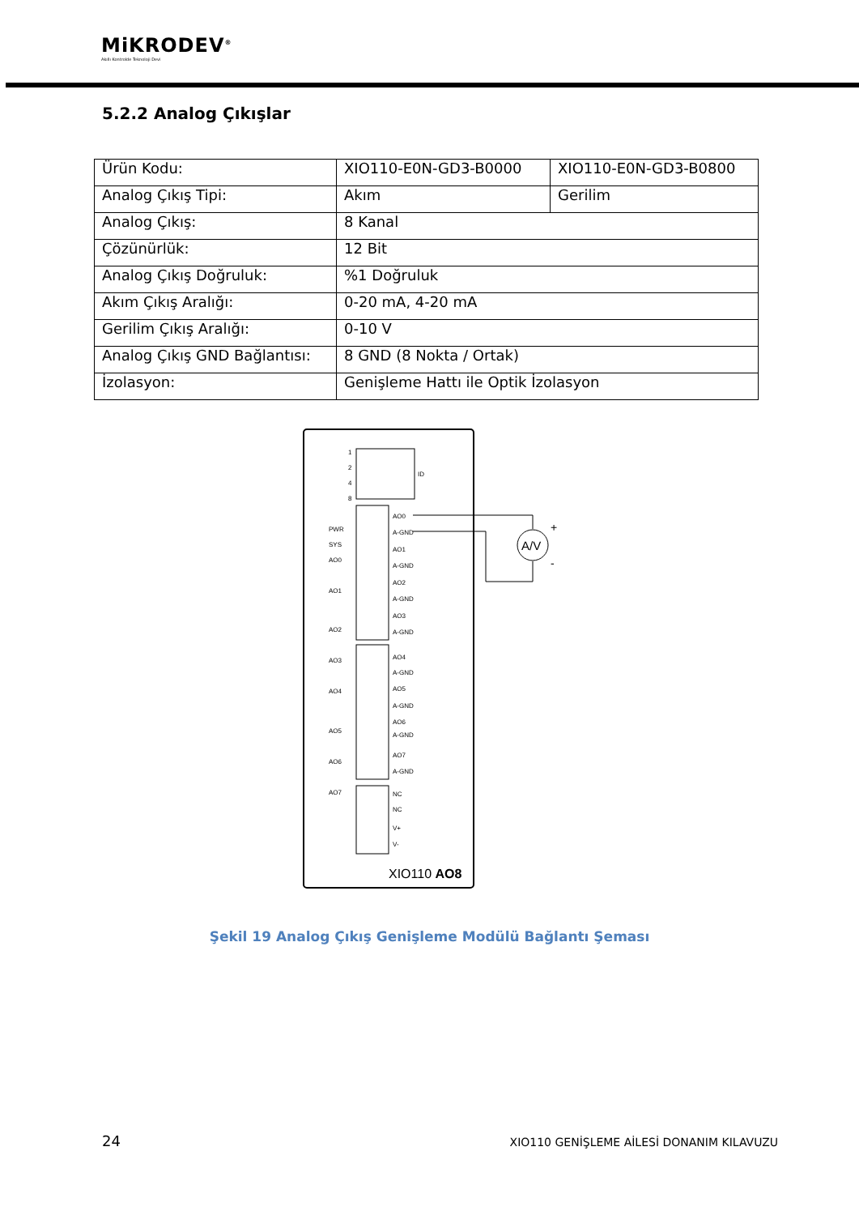MiKRODEV<sup>®</sup>
Akıllı Kontrolde Teknoloji Devi
5.2.2 Analog Çıkışlar
| Ürün Kodu: | XIO110-E0N-GD3-B0000 | XIO110-E0N-GD3-B0800 |
| Analog Çıkış Tipi: | Akım | Gerilim |
| Analog Çıkış: | 8 Kanal | |
| Çözünürlük: | 12 Bit | |
| Analog Çıkış Doğruluk: | %1 Doğruluk | |
| Akım Çıkış Aralığı: | 0-20 mA, 4-20 mA | |
| Gerilim Çıkış Aralığı: | 0-10 V | |
| Analog Çıkış GND Bağlantısı: | 8 GND (8 Nokta / Ortak) | |
| İzolasyon: | Genişleme Hattı ile Optik İzolasyon | |
1
2
4
8
ID
AO0
A-GND
AO1
A-GND
AO2
A-GND
AO3
A-GND
AO4
A-GND
AO5
A-GND
AO6
A-GND
AO7
A-GND
NC
NC
V+
V-
PWR
SYS
AO0
AO1
AO2
AO3
AO4
AO5
AO6
AO7
XIO110 AO8
A/V
+
-
Şekil 19 Analog Çıkış Genişleme Modülü Bağlantı Şeması
24
XIO110 GENİŞLEME AİLESİ DONANIM KILAVUZU